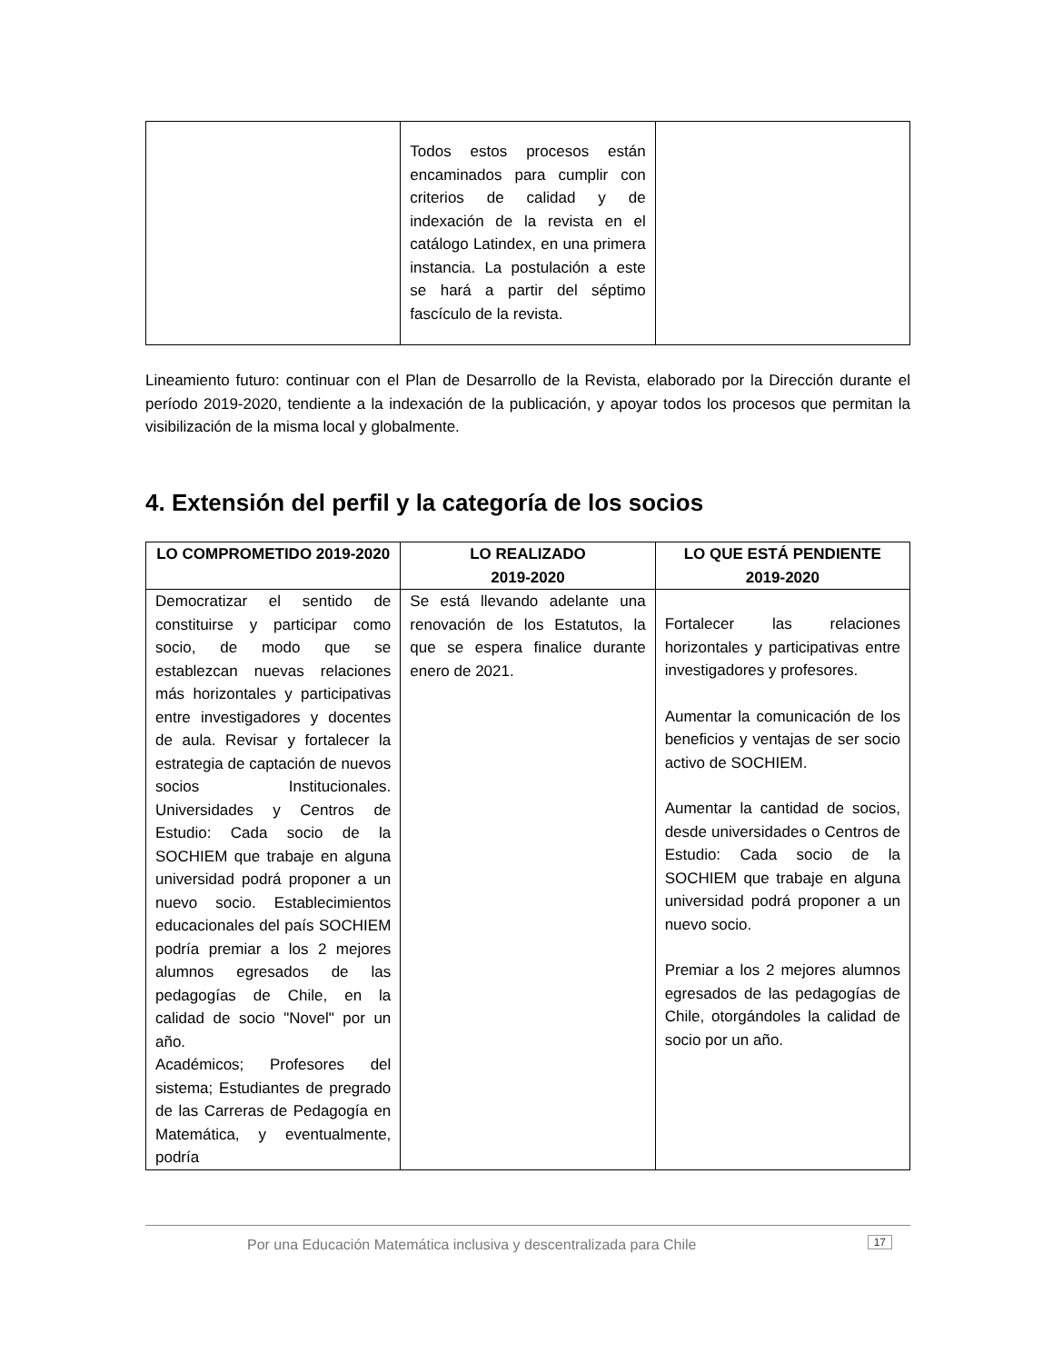| | Todos estos procesos están encaminados para cumplir con criterios de calidad y de indexación de la revista en el catálogo Latindex, en una primera instancia. La postulación a este se hará a partir del séptimo fascículo de la revista. | |
Lineamiento futuro: continuar con el Plan de Desarrollo de la Revista, elaborado por la Dirección durante el período 2019-2020, tendiente a la indexación de la publicación, y apoyar todos los procesos que permitan la visibilización de la misma local y globalmente.
4. Extensión del perfil y la categoría de los socios
| LO COMPROMETIDO 2019-2020 | LO REALIZADO 2019-2020 | LO QUE ESTÁ PENDIENTE 2019-2020 |
| --- | --- | --- |
| Democratizar el sentido de constituirse y participar como socio, de modo que se establezcan nuevas relaciones más horizontales y participativas entre investigadores y docentes de aula. Revisar y fortalecer la estrategia de captación de nuevos socios Institucionales. Universidades y Centros de Estudio: Cada socio de la SOCHIEM que trabaje en alguna universidad podrá proponer a un nuevo socio. Establecimientos educacionales del país SOCHIEM podría premiar a los 2 mejores alumnos egresados de las pedagogías de Chile, en la calidad de socio "Novel" por un año. Académicos; Profesores del sistema; Estudiantes de pregrado de las Carreras de Pedagogía en Matemática, y eventualmente, podría | Se está llevando adelante una renovación de los Estatutos, la que se espera finalice durante enero de 2021. | Fortalecer las relaciones horizontales y participativas entre investigadores y profesores. Aumentar la comunicación de los beneficios y ventajas de ser socio activo de SOCHIEM. Aumentar la cantidad de socios, desde universidades o Centros de Estudio: Cada socio de la SOCHIEM que trabaje en alguna universidad podrá proponer a un nuevo socio. Premiar a los 2 mejores alumnos egresados de las pedagogías de Chile, otorgándoles la calidad de socio por un año. |
Por una Educación Matemática inclusiva y descentralizada para Chile 17